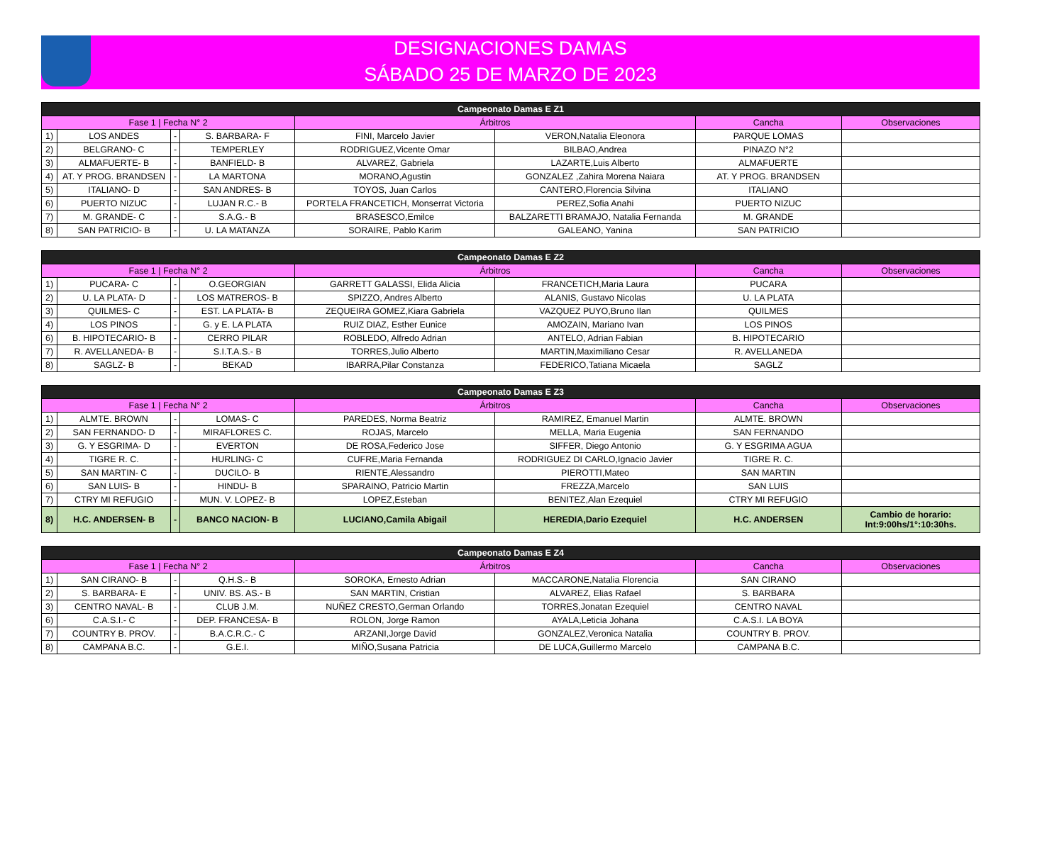DESIGNACIONES DAMAS
SÁBADO 25 DE MARZO DE 2023
| Campeonato Damas E Z1 | | | | | | | |
| --- | --- | --- | --- | --- | --- | --- | --- |
| Fase 1 / Fecha N° 2 | | | | Árbitros | | Cancha | Observaciones |
| 1) | LOS ANDES | - | S. BARBARA- F | FINI, Marcelo Javier | VERON,Natalia Eleonora | PARQUE LOMAS | |
| 2) | BELGRANO- C | - | TEMPERLEY | RODRIGUEZ,Vicente Omar | BILBAO,Andrea | PINAZO N°2 | |
| 3) | ALMAFUERTE- B | - | BANFIELD- B | ALVAREZ, Gabriela | LAZARTE,Luis Alberto | ALMAFUERTE | |
| 4) | AT. Y PROG. BRANDSEN | - | LA MARTONA | MORANO,Agustin | GONZALEZ ,Zahira Morena Naiara | AT. Y PROG. BRANDSEN | |
| 5) | ITALIANO- D | - | SAN ANDRES- B | TOYOS, Juan Carlos | CANTERO,Florencia Silvina | ITALIANO | |
| 6) | PUERTO NIZUC | - | LUJAN R.C.- B | PORTELA FRANCETICH, Monserrat Victoria | PEREZ,Sofia Anahi | PUERTO NIZUC | |
| 7) | M. GRANDE- C | - | S.A.G.- B | BRASESCO,Emilce | BALZARETTI BRAMAJO, Natalia Fernanda | M. GRANDE | |
| 8) | SAN PATRICIO- B | - | U. LA MATANZA | SORAIRE, Pablo Karim | GALEANO, Yanina | SAN PATRICIO | |
| Campeonato Damas E Z2 | | | | | | | |
| --- | --- | --- | --- | --- | --- | --- | --- |
| Fase 1 / Fecha N° 2 | | | | Árbitros | | Cancha | Observaciones |
| 1) | PUCARA- C | - | O.GEORGIAN | GARRETT GALASSI, Elida Alicia | FRANCETICH,Maria Laura | PUCARA | |
| 2) | U. LA PLATA- D | - | LOS MATREROS- B | SPIZZO, Andres Alberto | ALANIS, Gustavo Nicolas | U. LA PLATA | |
| 3) | QUILMES- C | - | EST. LA PLATA- B | ZEQUEIRA GOMEZ,Kiara Gabriela | VAZQUEZ PUYO,Bruno Ilan | QUILMES | |
| 4) | LOS PINOS | - | G. y E. LA PLATA | RUIZ DIAZ, Esther Eunice | AMOZAIN, Mariano Ivan | LOS PINOS | |
| 6) | B. HIPOTECARIO- B | - | CERRO PILAR | ROBLEDO, Alfredo Adrian | ANTELO, Adrian Fabian | B. HIPOTECARIO | |
| 7) | R. AVELLANEDA- B | - | S.I.T.A.S.- B | TORRES,Julio Alberto | MARTIN,Maximiliano Cesar | R. AVELLANEDA | |
| 8) | SAGLZ- B | - | BEKAD | IBARRA,Pilar Constanza | FEDERICO,Tatiana Micaela | SAGLZ | |
| Campeonato Damas E Z3 | | | | | | | |
| --- | --- | --- | --- | --- | --- | --- | --- |
| Fase 1 / Fecha N° 2 | | | | Árbitros | | Cancha | Observaciones |
| 1) | ALMTE. BROWN | - | LOMAS- C | PAREDES, Norma Beatriz | RAMIREZ, Emanuel Martin | ALMTE. BROWN | |
| 2) | SAN FERNANDO- D | - | MIRAFLORES C. | ROJAS, Marcelo | MELLA, Maria Eugenia | SAN FERNANDO | |
| 3) | G. Y ESGRIMA- D | - | EVERTON | DE ROSA,Federico Jose | SIFFER, Diego Antonio | G. Y ESGRIMA AGUA | |
| 4) | TIGRE R. C. | - | HURLING- C | CUFRE,Maria Fernanda | RODRIGUEZ DI CARLO,Ignacio Javier | TIGRE R. C. | |
| 5) | SAN MARTIN- C | - | DUCILO- B | RIENTE,Alessandro | PIEROTTI,Mateo | SAN MARTIN | |
| 6) | SAN LUIS- B | - | HINDU- B | SPARAINO, Patricio Martin | FREZZA,Marcelo | SAN LUIS | |
| 7) | CTRY MI REFUGIO | - | MUN. V. LOPEZ- B | LOPEZ,Esteban | BENITEZ,Alan Ezequiel | CTRY MI REFUGIO | |
| 8) | H.C. ANDERSEN- B | - | BANCO NACION- B | LUCIANO,Camila Abigail | HEREDIA,Dario Ezequiel | H.C. ANDERSEN | Cambio de horario: Int:9:00hs/1°:10:30hs. |
| Campeonato Damas E Z4 | | | | | | | |
| --- | --- | --- | --- | --- | --- | --- | --- |
| Fase 1 / Fecha N° 2 | | | | Árbitros | | Cancha | Observaciones |
| 1) | SAN CIRANO- B | - | Q.H.S.- B | SOROKA, Ernesto Adrian | MACCARONE,Natalia Florencia | SAN CIRANO | |
| 2) | S. BARBARA- E | - | UNIV. BS. AS.- B | SAN MARTIN, Cristian | ALVAREZ, Elias Rafael | S. BARBARA | |
| 3) | CENTRO NAVAL- B | - | CLUB J.M. | NUÑEZ CRESTO,German Orlando | TORRES,Jonatan Ezequiel | CENTRO NAVAL | |
| 6) | C.A.S.I.- C | - | DEP. FRANCESA- B | ROLON, Jorge Ramon | AYALA,Leticia Johana | C.A.S.I. LA BOYA | |
| 7) | COUNTRY B. PROV. | - | B.A.C.R.C.- C | ARZANI,Jorge David | GONZALEZ,Veronica Natalia | COUNTRY B. PROV. | |
| 8) | CAMPANA B.C. | - | G.E.I. | MIÑO,Susana Patricia | DE LUCA,Guillermo Marcelo | CAMPANA B.C. | |